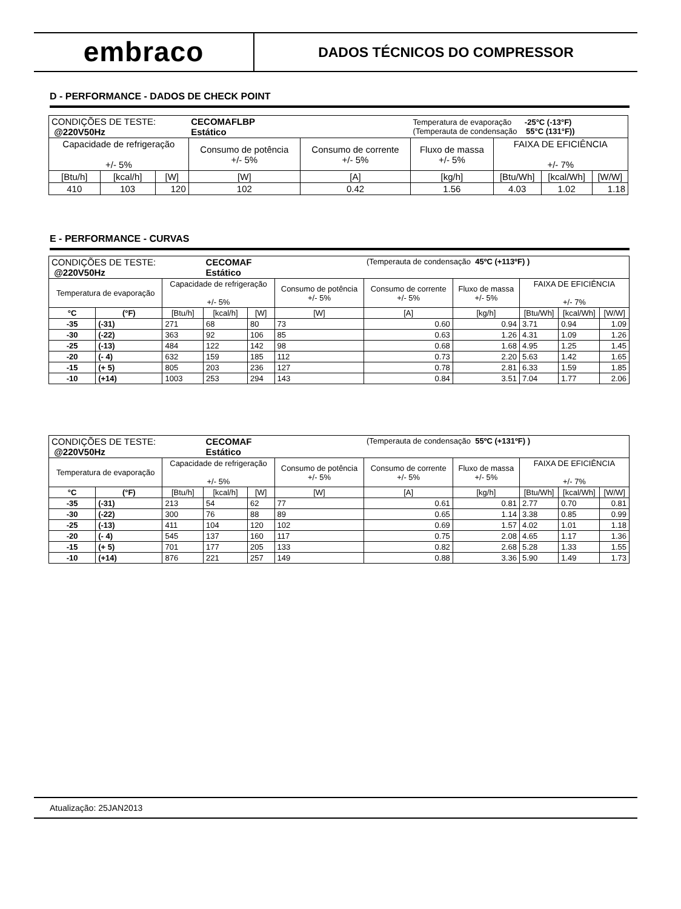embraco
DADOS TÉCNICOS DO COMPRESSOR
D - PERFORMANCE - DADOS DE CHECK POINT
| CONDIÇÕES DE TESTE: @220V50Hz | | | CECOMAFLBP Estático | | Temperatura de evaporação -25°C (-13°F) (Temperauta de condensação 55°C (131°F)) | | | |
| Capacidade de refrigeração +/- 5% | | | Consumo de potência +/- 5% | Consumo de corrente +/- 5% | Fluxo de massa +/- 5% | FAIXA DE EFICIÊNCIA +/- 7% | | |
| [Btu/h] | [kcal/h] | [W] | [W] | [A] | [kg/h] | [Btu/Wh] | [kcal/Wh] | [W/W] |
| 410 | 103 | 120 | 102 | 0.42 | 1.56 | 4.03 | 1.02 | 1.18 |
E - PERFORMANCE - CURVAS
| CONDIÇÕES DE TESTE: @220V50Hz | | | CECOMAF Estático | | | (Temperauta de condensação 45ºC (+113ºF) ) | | | | |
| Temperatura de evaporação | | Capacidade de refrigeração +/- 5% | | | Consumo de potência +/- 5% | Consumo de corrente +/- 5% | Fluxo de massa +/- 5% | FAIXA DE EFICIÊNCIA +/- 7% | | |
| °C | (°F) | [Btu/h] | [kcal/h] | [W] | [W] | [A] | [kg/h] | [Btu/Wh] | [kcal/Wh] | [W/W] |
| -35 | (-31) | 271 | 68 | 80 | 73 | 0.60 | 0.94 | 3.71 | 0.94 | 1.09 |
| -30 | (-22) | 363 | 92 | 106 | 85 | 0.63 | 1.26 | 4.31 | 1.09 | 1.26 |
| -25 | (-13) | 484 | 122 | 142 | 98 | 0.68 | 1.68 | 4.95 | 1.25 | 1.45 |
| -20 | (- 4) | 632 | 159 | 185 | 112 | 0.73 | 2.20 | 5.63 | 1.42 | 1.65 |
| -15 | (+ 5) | 805 | 203 | 236 | 127 | 0.78 | 2.81 | 6.33 | 1.59 | 1.85 |
| -10 | (+14) | 1003 | 253 | 294 | 143 | 0.84 | 3.51 | 7.04 | 1.77 | 2.06 |
| CONDIÇÕES DE TESTE: @220V50Hz | | | CECOMAF Estático | | | (Temperauta de condensação 55ºC (+131ºF) ) | | | | |
| Temperatura de evaporação | | Capacidade de refrigeração +/- 5% | | | Consumo de potência +/- 5% | Consumo de corrente +/- 5% | Fluxo de massa +/- 5% | FAIXA DE EFICIÊNCIA +/- 7% | | |
| °C | (°F) | [Btu/h] | [kcal/h] | [W] | [W] | [A] | [kg/h] | [Btu/Wh] | [kcal/Wh] | [W/W] |
| -35 | (-31) | 213 | 54 | 62 | 77 | 0.61 | 0.81 | 2.77 | 0.70 | 0.81 |
| -30 | (-22) | 300 | 76 | 88 | 89 | 0.65 | 1.14 | 3.38 | 0.85 | 0.99 |
| -25 | (-13) | 411 | 104 | 120 | 102 | 0.69 | 1.57 | 4.02 | 1.01 | 1.18 |
| -20 | (- 4) | 545 | 137 | 160 | 117 | 0.75 | 2.08 | 4.65 | 1.17 | 1.36 |
| -15 | (+ 5) | 701 | 177 | 205 | 133 | 0.82 | 2.68 | 5.28 | 1.33 | 1.55 |
| -10 | (+14) | 876 | 221 | 257 | 149 | 0.88 | 3.36 | 5.90 | 1.49 | 1.73 |
Atualização: 25JAN2013